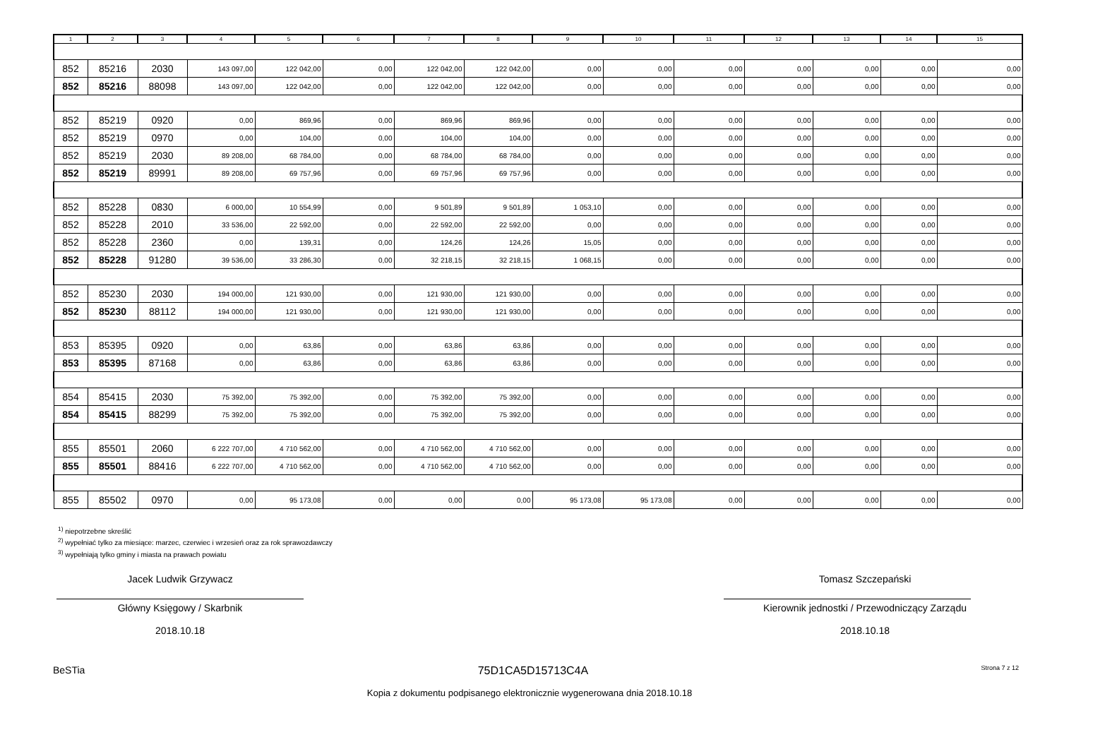| 1 | 2 | 3 | 4 | 5 | 6 | 7 | 8 | 9 | 10 | 11 | 12 | 13 | 14 | 15 |
| --- | --- | --- | --- | --- | --- | --- | --- | --- | --- | --- | --- | --- | --- | --- |
| 852 | 85216 | 2030 | 143 097,00 | 122 042,00 | 0,00 | 122 042,00 | 122 042,00 | 0,00 | 0,00 | 0,00 | 0,00 | 0,00 | 0,00 | 0,00 |
| 852 | 85216 | 88098 | 143 097,00 | 122 042,00 | 0,00 | 122 042,00 | 122 042,00 | 0,00 | 0,00 | 0,00 | 0,00 | 0,00 | 0,00 | 0,00 |
| 852 | 85219 | 0920 | 0,00 | 869,96 | 0,00 | 869,96 | 869,96 | 0,00 | 0,00 | 0,00 | 0,00 | 0,00 | 0,00 | 0,00 |
| 852 | 85219 | 0970 | 0,00 | 104,00 | 0,00 | 104,00 | 104,00 | 0,00 | 0,00 | 0,00 | 0,00 | 0,00 | 0,00 | 0,00 |
| 852 | 85219 | 2030 | 89 208,00 | 68 784,00 | 0,00 | 68 784,00 | 68 784,00 | 0,00 | 0,00 | 0,00 | 0,00 | 0,00 | 0,00 | 0,00 |
| 852 | 85219 | 89991 | 89 208,00 | 69 757,96 | 0,00 | 69 757,96 | 69 757,96 | 0,00 | 0,00 | 0,00 | 0,00 | 0,00 | 0,00 | 0,00 |
| 852 | 85228 | 0830 | 6 000,00 | 10 554,99 | 0,00 | 9 501,89 | 9 501,89 | 1 053,10 | 0,00 | 0,00 | 0,00 | 0,00 | 0,00 | 0,00 |
| 852 | 85228 | 2010 | 33 536,00 | 22 592,00 | 0,00 | 22 592,00 | 22 592,00 | 0,00 | 0,00 | 0,00 | 0,00 | 0,00 | 0,00 | 0,00 |
| 852 | 85228 | 2360 | 0,00 | 139,31 | 0,00 | 124,26 | 124,26 | 15,05 | 0,00 | 0,00 | 0,00 | 0,00 | 0,00 | 0,00 |
| 852 | 85228 | 91280 | 39 536,00 | 33 286,30 | 0,00 | 32 218,15 | 32 218,15 | 1 068,15 | 0,00 | 0,00 | 0,00 | 0,00 | 0,00 | 0,00 |
| 852 | 85230 | 2030 | 194 000,00 | 121 930,00 | 0,00 | 121 930,00 | 121 930,00 | 0,00 | 0,00 | 0,00 | 0,00 | 0,00 | 0,00 | 0,00 |
| 852 | 85230 | 88112 | 194 000,00 | 121 930,00 | 0,00 | 121 930,00 | 121 930,00 | 0,00 | 0,00 | 0,00 | 0,00 | 0,00 | 0,00 | 0,00 |
| 853 | 85395 | 0920 | 0,00 | 63,86 | 0,00 | 63,86 | 63,86 | 0,00 | 0,00 | 0,00 | 0,00 | 0,00 | 0,00 | 0,00 |
| 853 | 85395 | 87168 | 0,00 | 63,86 | 0,00 | 63,86 | 63,86 | 0,00 | 0,00 | 0,00 | 0,00 | 0,00 | 0,00 | 0,00 |
| 854 | 85415 | 2030 | 75 392,00 | 75 392,00 | 0,00 | 75 392,00 | 75 392,00 | 0,00 | 0,00 | 0,00 | 0,00 | 0,00 | 0,00 | 0,00 |
| 854 | 85415 | 88299 | 75 392,00 | 75 392,00 | 0,00 | 75 392,00 | 75 392,00 | 0,00 | 0,00 | 0,00 | 0,00 | 0,00 | 0,00 | 0,00 |
| 855 | 85501 | 2060 | 6 222 707,00 | 4 710 562,00 | 0,00 | 4 710 562,00 | 4 710 562,00 | 0,00 | 0,00 | 0,00 | 0,00 | 0,00 | 0,00 | 0,00 |
| 855 | 85501 | 88416 | 6 222 707,00 | 4 710 562,00 | 0,00 | 4 710 562,00 | 4 710 562,00 | 0,00 | 0,00 | 0,00 | 0,00 | 0,00 | 0,00 | 0,00 |
| 855 | 85502 | 0970 | 0,00 | 95 173,08 | 0,00 | 0,00 | 0,00 | 95 173,08 | 95 173,08 | 0,00 | 0,00 | 0,00 | 0,00 | 0,00 |
<sup>1)</sup> niepotrzebne skreślić
<sup>2)</sup> wypełniać tylko za miesiące: marzec, czerwiec i wrzesień oraz za rok sprawozdawczy
<sup>3)</sup> wypełniają tylko gminy i miasta na prawach powiatu
Jacek Ludwik Grzywacz
Główny Księgowy / Skarbnik
2018.10.18
Tomasz Szczepański
Kierownik jednostki / Przewodniczący Zarządu
2018.10.18
BeSTia 75D1CA5D15713C4A Strona 7 z 12
Kopia z dokumentu podpisanego elektronicznie wygenerowana dnia 2018.10.18